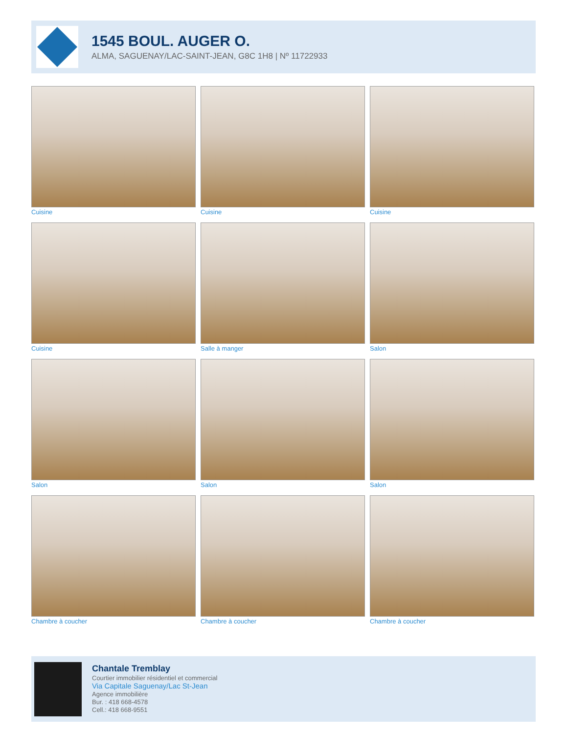1545 BOUL. AUGER O.
ALMA, SAGUENAY/LAC-SAINT-JEAN, G8C 1H8 | Nº 11722933
Cuisine
Cuisine
Cuisine
Cuisine
Salle à manger
Salon
Salon
Salon
Salon
Chambre à coucher
Chambre à coucher
Chambre à coucher
Chantale Tremblay
Courtier immobilier résidentiel et commercial
Via Capitale Saguenay/Lac St-Jean
Agence immobilière
Bur. : 418 668-4578
Cell.: 418 668-9551